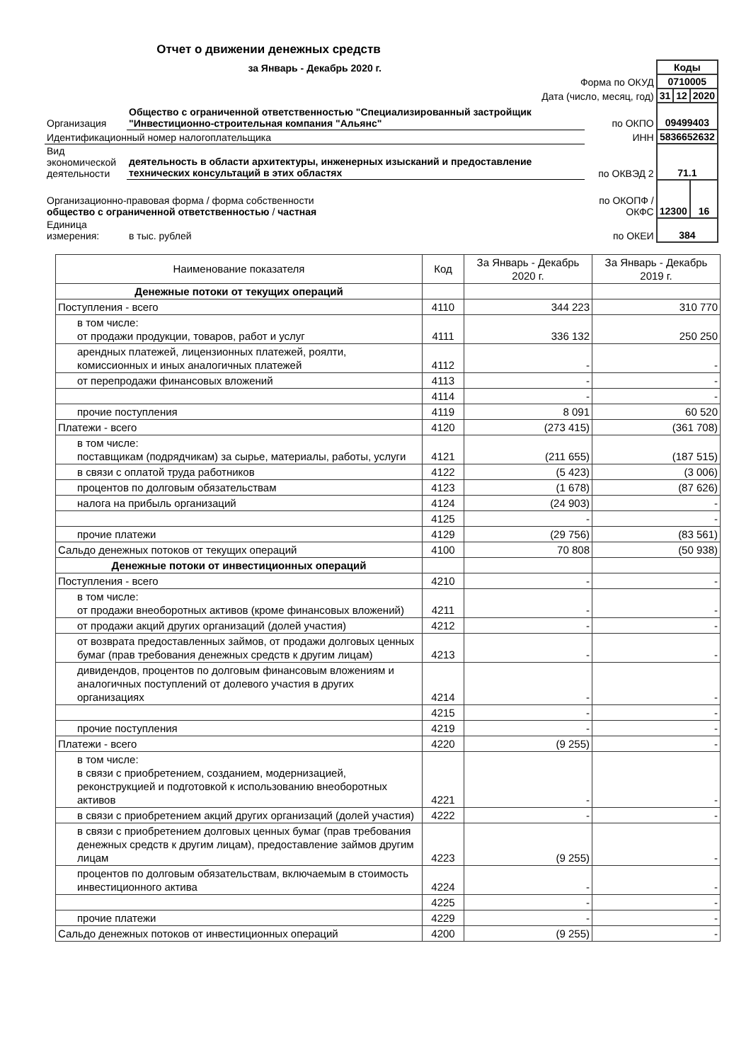Отчет о движении денежных средств
| за Январь - Декабрь 2020 г. | | | Коды | | |
| Форма по ОКУД | | | 0710005 | | |
| Дата (число, месяц, год) | | | 31 | 12 | 2020 |
| Организация | Общество с ограниченной ответственностью "Специализированный застройщик "Инвестиционно-строительная компания "Альянс" | по ОКПО | 09499403 | | |
| Идентификационный номер налогоплательщика | | ИНН | 5836652632 | | |
| Вид экономической деятельности | деятельность в области архитектуры, инженерных изысканий и предоставление технических консультаций в этих областях | по ОКВЭД 2 | 71.1 | | |
| Организационно-правовая форма / форма собственности общество с ограниченной ответственностью / частная | | по ОКОПФ / ОКФС | 12300 | | 16 |
| Единица измерения: | в тыс. рублей | по ОКЕИ | 384 | | |
| Наименование показателя | Код | За Январь - Декабрь 2020 г. | За Январь - Декабрь 2019 г. |
| --- | --- | --- | --- |
| Денежные потоки от текущих операций | | | |
| Поступления - всего | 4110 | 344 223 | 310 770 |
| в том числе: от продажи продукции, товаров, работ и услуг | 4111 | 336 132 | 250 250 |
| арендных платежей, лицензионных платежей, роялти, комиссионных и иных аналогичных платежей | 4112 | - | - |
| от перепродажи финансовых вложений | 4113 | - | - |
| | 4114 | - | - |
| прочие поступления | 4119 | 8 091 | 60 520 |
| Платежи - всего | 4120 | (273 415) | (361 708) |
| в том числе: поставщикам (подрядчикам) за сырье, материалы, работы, услуги | 4121 | (211 655) | (187 515) |
| в связи с оплатой труда работников | 4122 | (5 423) | (3 006) |
| процентов по долговым обязательствам | 4123 | (1 678) | (87 626) |
| налога на прибыль организаций | 4124 | (24 903) | - |
| | 4125 | - | - |
| прочие платежи | 4129 | (29 756) | (83 561) |
| Сальдо денежных потоков от текущих операций | 4100 | 70 808 | (50 938) |
| Денежные потоки от инвестиционных операций | | | |
| Поступления - всего | 4210 | - | - |
| в том числе: от продажи внеоборотных активов (кроме финансовых вложений) | 4211 | - | - |
| от продажи акций других организаций (долей участия) | 4212 | - | - |
| от возврата предоставленных займов, от продажи долговых ценных бумаг (прав требования денежных средств к другим лицам) | 4213 | - | - |
| дивидендов, процентов по долговым финансовым вложениям и аналогичных поступлений от долевого участия в других организациях | 4214 | - | - |
| | 4215 | - | - |
| прочие поступления | 4219 | - | - |
| Платежи - всего | 4220 | (9 255) | - |
| в том числе: в связи с приобретением, созданием, модернизацией, реконструкцией и подготовкой к использованию внеоборотных активов | 4221 | - | - |
| в связи с приобретением акций других организаций (долей участия) | 4222 | - | - |
| в связи с приобретением долговых ценных бумаг (прав требования денежных средств к другим лицам), предоставление займов другим лицам | 4223 | (9 255) | - |
| процентов по долговым обязательствам, включаемым в стоимость инвестиционного актива | 4224 | - | - |
| | 4225 | - | - |
| прочие платежи | 4229 | - | - |
| Сальдо денежных потоков от инвестиционных операций | 4200 | (9 255) | - |